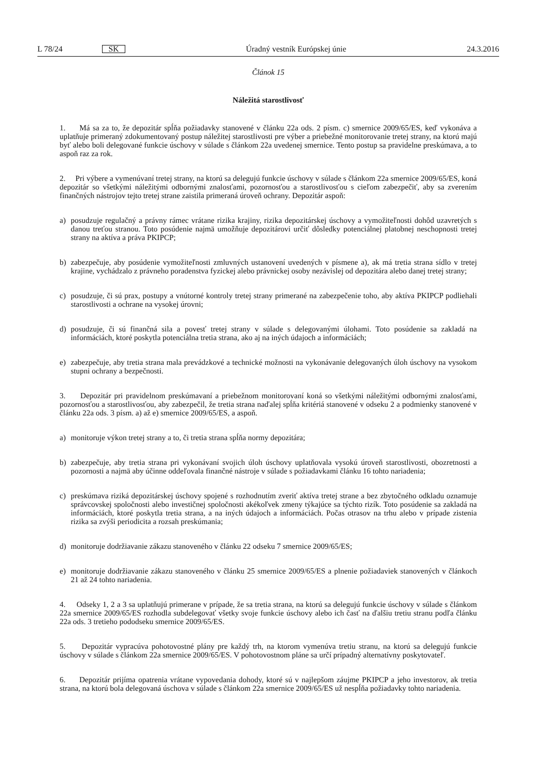L 78/24 SK Úradný vestník Európskej únie 24.3.2016
Článok 15
Náležitá starostlivosť
1. Má sa za to, že depozitár spĺňa požiadavky stanovené v článku 22a ods. 2 písm. c) smernice 2009/65/ES, keď vykonáva a uplatňuje primeraný zdokumentovaný postup náležitej starostlivosti pre výber a priebežné monitorovanie tretej strany, na ktorú majú byť alebo boli delegované funkcie úschovy v súlade s článkom 22a uvedenej smernice. Tento postup sa pravidelne preskúmava, a to aspoň raz za rok.
2. Pri výbere a vymenúvaní tretej strany, na ktorú sa delegujú funkcie úschovy v súlade s článkom 22a smernice 2009/65/ES, koná depozitár so všetkými náležitými odbornými znalosťami, pozornosťou a starostlivosťou s cieľom zabezpečiť, aby sa zverením finančných nástrojov tejto tretej strane zaistila primeraná úroveň ochrany. Depozitár aspoň:
a) posudzuje regulačný a právny rámec vrátane rizika krajiny, rizika depozitárskej úschovy a vymožiteľnosti dohôd uzavretých s danou treťou stranou. Toto posúdenie najmä umožňuje depozitárovi určiť dôsledky potenciálnej platobnej neschopnosti tretej strany na aktíva a práva PKIPCP;
b) zabezpečuje, aby posúdenie vymožiteľnosti zmluvných ustanovení uvedených v písmene a), ak má tretia strana sídlo v tretej krajine, vychádzalo z právneho poradenstva fyzickej alebo právnickej osoby nezávislej od depozitára alebo danej tretej strany;
c) posudzuje, či sú prax, postupy a vnútorné kontroly tretej strany primerané na zabezpečenie toho, aby aktíva PKIPCP podliehali starostlivosti a ochrane na vysokej úrovni;
d) posudzuje, či sú finančná sila a povesť tretej strany v súlade s delegovanými úlohami. Toto posúdenie sa zakladá na informáciách, ktoré poskytla potenciálna tretia strana, ako aj na iných údajoch a informáciách;
e) zabezpečuje, aby tretia strana mala prevádzkové a technické možnosti na vykonávanie delegovaných úloh úschovy na vysokom stupni ochrany a bezpečnosti.
3. Depozitár pri pravidelnom preskúmavaní a priebežnom monitorovaní koná so všetkými náležitými odbornými znalosťami, pozornosťou a starostlivosťou, aby zabezpečil, že tretia strana naďalej spĺňa kritériá stanovené v odseku 2 a podmienky stanovené v článku 22a ods. 3 písm. a) až e) smernice 2009/65/ES, a aspoň.
a) monitoruje výkon tretej strany a to, či tretia strana spĺňa normy depozitára;
b) zabezpečuje, aby tretia strana pri vykonávaní svojich úloh úschovy uplatňovala vysokú úroveň starostlivosti, obozretnosti a pozornosti a najmä aby účinne oddeľovala finančné nástroje v súlade s požiadavkami článku 16 tohto nariadenia;
c) preskúmava riziká depozitárskej úschovy spojené s rozhodnutím zveriť aktíva tretej strane a bez zbytočného odkladu oznamuje správcovskej spoločnosti alebo investičnej spoločnosti akékoľvek zmeny týkajúce sa týchto rizík. Toto posúdenie sa zakladá na informáciách, ktoré poskytla tretia strana, a na iných údajoch a informáciách. Počas otrasov na trhu alebo v prípade zistenia rizika sa zvýši periodicita a rozsah preskúmania;
d) monitoruje dodržiavanie zákazu stanoveného v článku 22 odseku 7 smernice 2009/65/ES;
e) monitoruje dodržiavanie zákazu stanoveného v článku 25 smernice 2009/65/ES a plnenie požiadaviek stanovených v článkoch 21 až 24 tohto nariadenia.
4. Odseky 1, 2 a 3 sa uplatňujú primerane v prípade, že sa tretia strana, na ktorú sa delegujú funkcie úschovy v súlade s článkom 22a smernice 2009/65/ES rozhodla subdelegovať všetky svoje funkcie úschovy alebo ich časť na ďalšiu tretiu stranu podľa článku 22a ods. 3 tretieho pododseku smernice 2009/65/ES.
5. Depozitár vypracúva pohotovostné plány pre každý trh, na ktorom vymenúva tretiu stranu, na ktorú sa delegujú funkcie úschovy v súlade s článkom 22a smernice 2009/65/ES. V pohotovostnom pláne sa určí prípadný alternatívny poskytovateľ.
6. Depozitár prijíma opatrenia vrátane vypovedania dohody, ktoré sú v najlepšom záujme PKIPCP a jeho investorov, ak tretia strana, na ktorú bola delegovaná úschova v súlade s článkom 22a smernice 2009/65/ES už nespĺňa požiadavky tohto nariadenia.